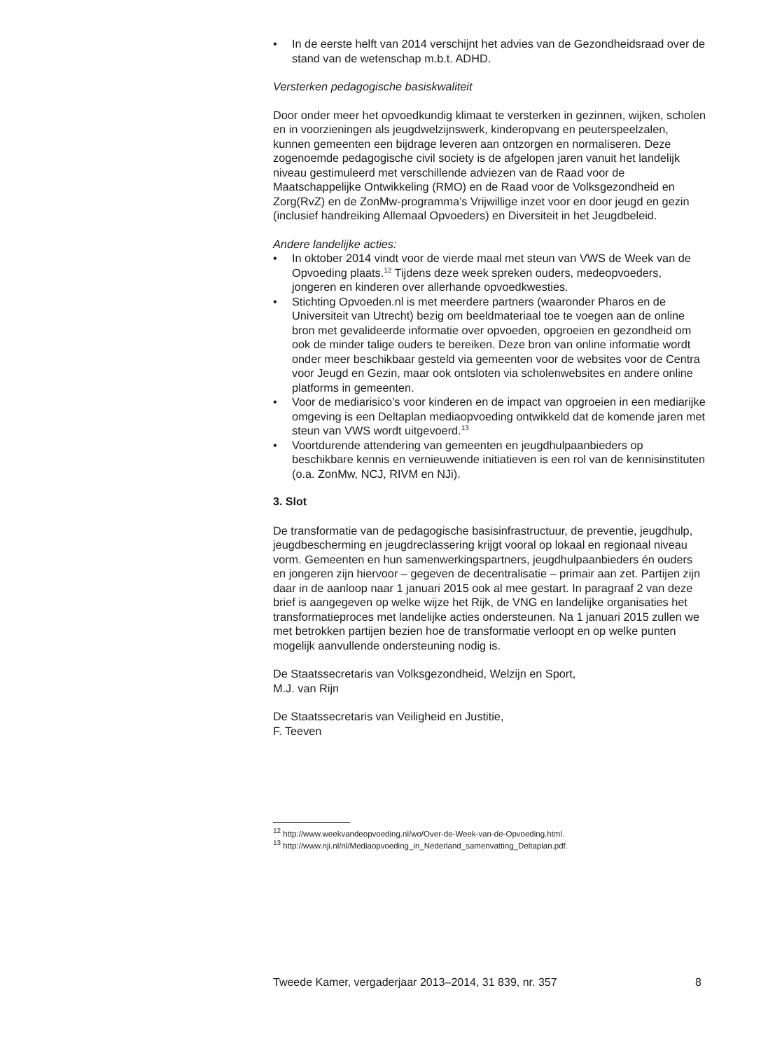• In de eerste helft van 2014 verschijnt het advies van de Gezondheids­raad over de stand van de wetenschap m.b.t. ADHD.
Versterken pedagogische basiskwaliteit
Door onder meer het opvoedkundig klimaat te versterken in gezinnen, wijken, scholen en in voorzieningen als jeugdwelzijnswerk, kinderopvang en peuterspeelzalen, kunnen gemeenten een bijdrage leveren aan ontzorgen en normaliseren. Deze zogenoemde pedagogische civil society is de afgelopen jaren vanuit het landelijk niveau gestimuleerd met verschillende adviezen van de Raad voor de Maatschappelijke Ontwik­keling (RMO) en de Raad voor de Volksgezondheid en Zorg(RvZ) en de ZonMw-programma’s Vrijwillige inzet voor en door jeugd en gezin (inclusief handreiking Allemaal Opvoeders) en Diversiteit in het Jeugd­beleid.
Andere landelijke acties:
• In oktober 2014 vindt voor de vierde maal met steun van VWS de Week van de Opvoeding plaats.<sup>12</sup> Tijdens deze week spreken ouders, medeopvoeders, jongeren en kinderen over allerhande opvoedkwes­ties.
• Stichting Opvoeden.nl is met meerdere partners (waaronder Pharos en de Universiteit van Utrecht) bezig om beeldmateriaal toe te voegen aan de online bron met gevalideerde informatie over opvoeden, opgroeien en gezondheid om ook de minder talige ouders te bereiken. Deze bron van online informatie wordt onder meer beschikbaar gesteld via gemeenten voor de websites voor de Centra voor Jeugd en Gezin, maar ook ontsloten via scholenwebsites en andere online platforms in gemeenten.
• Voor de mediarisico’s voor kinderen en de impact van opgroeien in een mediarijke omgeving is een Deltaplan mediaopvoeding ontwikkeld dat de komende jaren met steun van VWS wordt uitgevoerd.<sup>13</sup>
• Voortdurende attendering van gemeenten en jeugdhulpaanbieders op beschikbare kennis en vernieuwende initiatieven is een rol van de kennisinstituten (o.a. ZonMw, NCJ, RIVM en NJi).
3. Slot
De transformatie van de pedagogische basisinfrastructuur, de preventie, jeugdhulp, jeugdbescherming en jeugdreclassering krijgt vooral op lokaal en regionaal niveau vorm. Gemeenten en hun samenwerkingspartners, jeugdhulpaanbieders én ouders en jongeren zijn hiervoor – gegeven de decentralisatie – primair aan zet. Partijen zijn daar in de aanloop naar 1 januari 2015 ook al mee gestart. In paragraaf 2 van deze brief is aangegeven op welke wijze het Rijk, de VNG en landelijke organisaties het transformatieproces met landelijke acties ondersteunen. Na 1 januari 2015 zullen we met betrokken partijen bezien hoe de transformatie verloopt en op welke punten mogelijk aanvullende ondersteuning nodig is.
De Staatssecretaris van Volksgezondheid, Welzijn en Sport,
M.J. van Rijn
De Staatssecretaris van Veiligheid en Justitie,
F. Teeven
<sup>12</sup> http://www.weekvandeopvoeding.nl/wo/Over-de-Week-van-de-Opvoeding.html.
<sup>13</sup> http://www.nji.nl/nl/Mediaopvoeding_in_Nederland_samenvatting_Deltaplan.pdf.
Tweede Kamer, vergaderjaar 2013–2014, 31 839, nr. 357 8